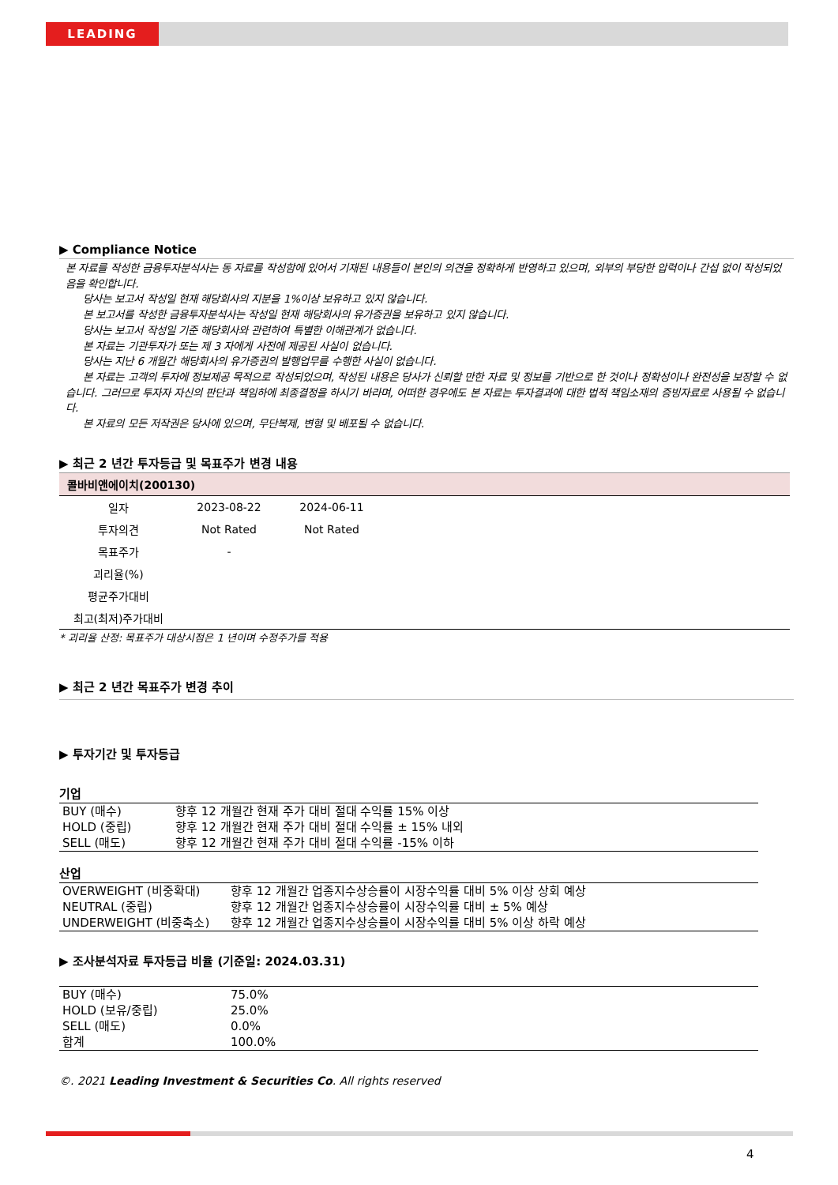LEADING
▶ Compliance Notice
본 자료를 작성한 금융투자분석사는 동 자료를 작성함에 있어서 기재된 내용들이 본인의 의견을 정확하게 반영하고 있으며, 외부의 부당한 압력이나 간섭 없이 작성되었음을 확인합니다.
당사는 보고서 작성일 현재 해당회사의 지분을 1%이상 보유하고 있지 않습니다.
본 보고서를 작성한 금융투자분석사는 작성일 현재 해당회사의 유가증권을 보유하고 있지 않습니다.
당사는 보고서 작성일 기준 해당회사와 관련하여 특별한 이해관계가 없습니다.
본 자료는 기관투자가 또는 제 3 자에게 사전에 제공된 사실이 없습니다.
당사는 지난 6 개월간 해당회사의 유가증권의 발행업무를 수행한 사실이 없습니다.
본 자료는 고객의 투자에 정보제공 목적으로 작성되었으며, 작성된 내용은 당사가 신뢰할 만한 자료 및 정보를 기반으로 한 것이나 정확성이나 완전성을 보장할 수 없습니다. 그러므로 투자자 자신의 판단과 책임하에 최종결정을 하시기 바라며, 어떠한 경우에도 본 자료는 투자결과에 대한 법적 책임소재의 증빙자료로 사용될 수 없습니다.
본 자료의 모든 저작권은 당사에 있으며, 무단복제, 변형 및 배포될 수 없습니다.
▶ 최근 2 년간 투자등급 및 목표주가 변경 내용
| 콜바비앤에이치(200130) | | | |
| 일자 | 2023-08-22 | 2024-06-11 | |
| 투자의견 | Not Rated | Not Rated | |
| 목표주가 | - | | |
| 괴리율(%) | | | |
| 평균주가대비 | | | |
| 최고(최저)주가대비 | | | |
* 괴리율 산정: 목표주가 대상시점은 1 년이며 수정주가를 적용
▶ 최근 2 년간 목표주가 변경 추이
▶ 투자기간 및 투자등급
기업
| BUY (매수) | 향후 12 개월간 현재 주가 대비 절대 수익률 15% 이상 |
| HOLD (중립) | 향후 12 개월간 현재 주가 대비 절대 수익률 ± 15% 내외 |
| SELL (매도) | 향후 12 개월간 현재 주가 대비 절대 수익률 -15% 이하 |
산업
| OVERWEIGHT (비중확대) | 향후 12 개월간 업종지수상승률이 시장수익률 대비 5% 이상 상회 예상 |
| NEUTRAL (중립) | 향후 12 개월간 업종지수상승률이 시장수익률 대비 ± 5% 예상 |
| UNDERWEIGHT (비중축소) | 향후 12 개월간 업종지수상승률이 시장수익률 대비 5% 이상 하락 예상 |
▶ 조사분석자료 투자등급 비율 (기준일: 2024.03.31)
| BUY (매수) | 75.0% |
| HOLD (보유/중립) | 25.0% |
| SELL (매도) | 0.0% |
| 합계 | 100.0% |
©. 2021 Leading Investment & Securities Co. All rights reserved
4